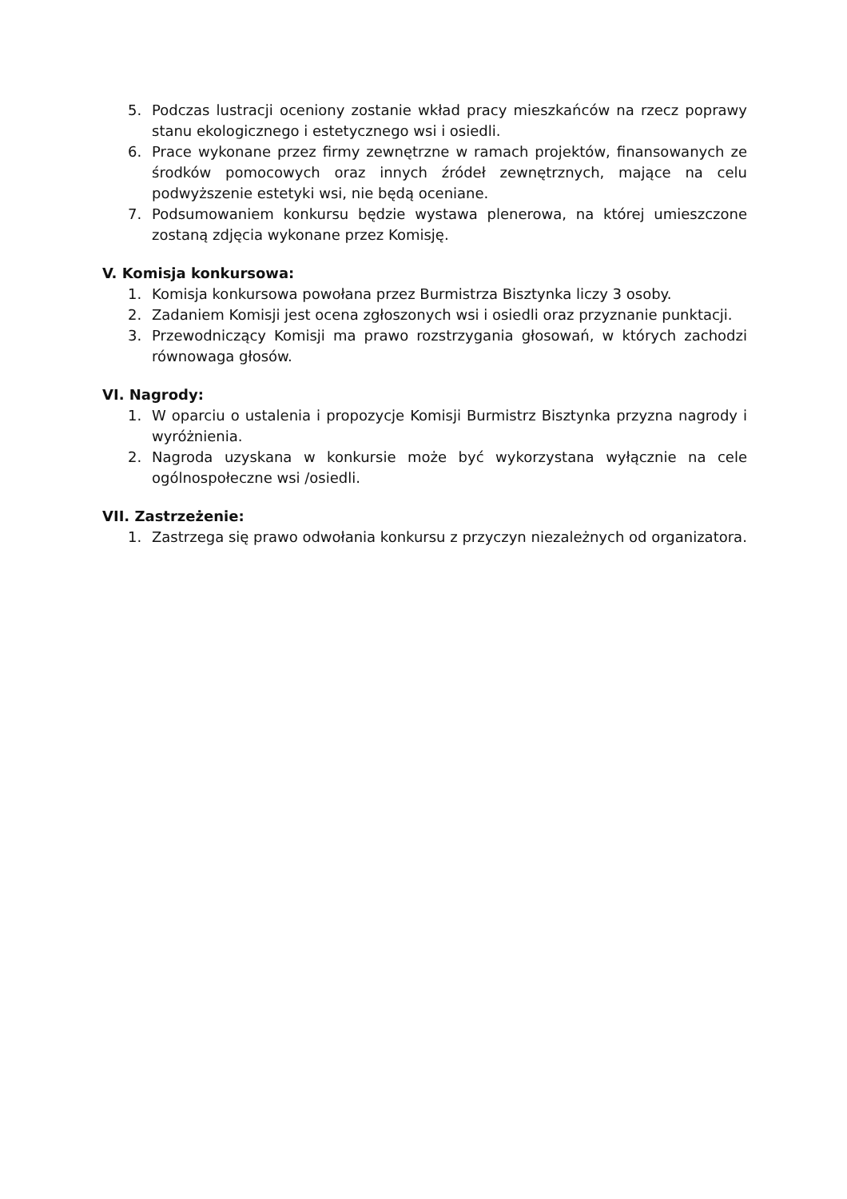5. Podczas lustracji oceniony zostanie wkład pracy mieszkańców na rzecz poprawy stanu ekologicznego i estetycznego wsi i osiedli.
6. Prace wykonane przez firmy zewnętrzne w ramach projektów, finansowanych ze środków pomocowych oraz innych źródeł zewnętrznych, mające na celu podwyższenie estetyki wsi, nie będą oceniane.
7. Podsumowaniem konkursu będzie wystawa plenerowa, na której umieszczone zostaną zdjęcia wykonane przez Komisję.
V. Komisja konkursowa:
1. Komisja konkursowa powołana przez Burmistrza Bisztynka liczy 3 osoby.
2. Zadaniem Komisji jest ocena zgłoszonych wsi i osiedli oraz przyznanie punktacji.
3. Przewodniczący Komisji ma prawo rozstrzygania głosowań, w których zachodzi równowaga głosów.
VI. Nagrody:
1. W oparciu o ustalenia i propozycje Komisji Burmistrz Bisztynka przyzna nagrody i wyróżnienia.
2. Nagroda uzyskana w konkursie może być wykorzystana wyłącznie na cele ogólnospołeczne wsi /osiedli.
VII. Zastrzeżenie:
1. Zastrzega się prawo odwołania konkursu z przyczyn niezależnych od organizatora.